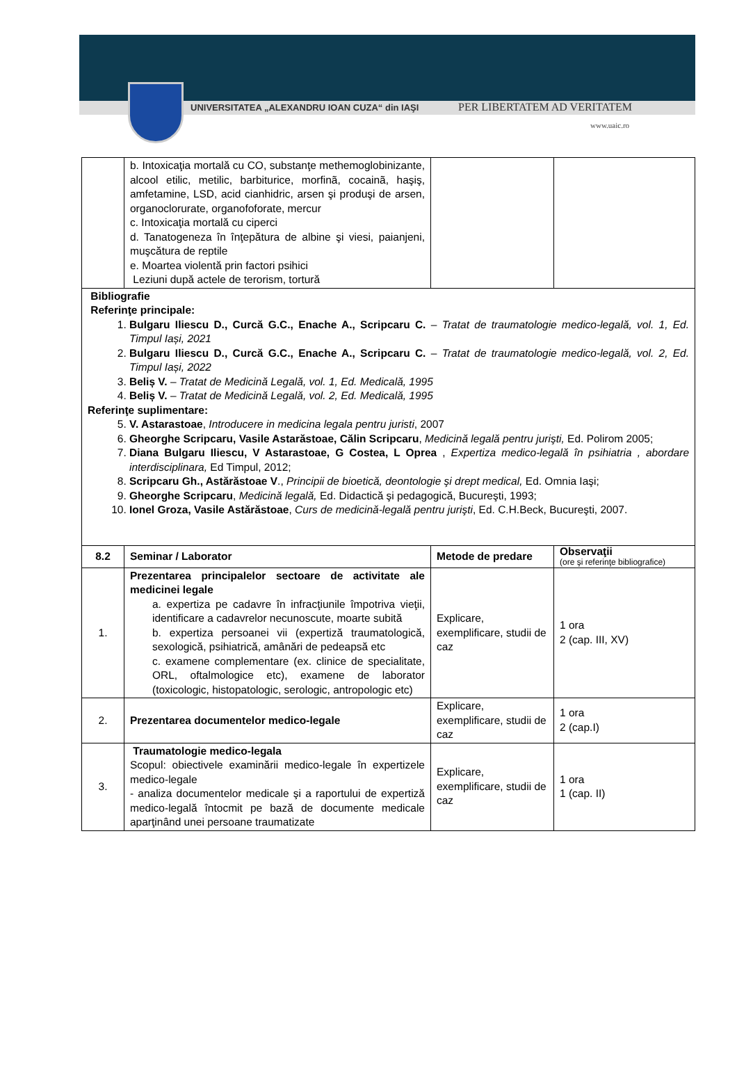UNIVERSITATEA „ALEXANDRU IOAN CUZA“ din IAŞI
PER LIBERTATEM AD VERITATEM
www.uaic.ro
| | b. Intoxicaţia mortală cu CO, substanţe methemoglobinizante, alcool etilic, metilic, barbiturice, morfinã, cocainã, haşiş, amfetamine, LSD, acid cianhidric, arsen şi produşi de arsen, organoclorurate, organofoforate, mercur c. Intoxicaţia mortală cu ciperci d. Tanatogeneza în înţepătura de albine şi viesi, paianjeni, muşcătura de reptile e. Moartea violentă prin factori psihici Leziuni după actele de terorism, tortură | | |
| Bibliografie Referinţe principale: 1. Bulgaru Iliescu D., Curcă G.C., Enache A., Scripcaru C. – Tratat de traumatologie medico-legală, vol. 1, Ed. Timpul Iași, 2021 2. Bulgaru Iliescu D., Curcă G.C., Enache A., Scripcaru C. – Tratat de traumatologie medico-legală, vol. 2, Ed. Timpul Iași, 2022 3. Beliș V. – Tratat de Medicină Legală, vol. 1, Ed. Medicală, 1995 4. Beliș V. – Tratat de Medicină Legală, vol. 2, Ed. Medicală, 1995 Referinţe suplimentare: 5. V. Astarastoae , Introducere in medicina legala pentru juristi , 2007 6. Gheorghe Scripcaru, Vasile Astarăstoae, Călin Scripcaru , Medicină legală pentru jurişti, Ed. Polirom 2005; 7. Diana Bulgaru Iliescu, V Astarastoae, G Costea, L Oprea , Expertiza medico-legală în psihiatria , abordare interdisciplinara, Ed Timpul, 2012; 8. Scripcaru Gh., Astărăstoae V ., Principii de bioetică, deontologie şi drept medical, Ed. Omnia Iaşi; 9. Gheorghe Scripcaru , Medicină legală, Ed. Didactică şi pedagogică, Bucureşti, 1993; 10. Ionel Groza, Vasile Astărăstoae , Curs de medicină-legală pentru jurişti , Ed. C.H.Beck, Bucureşti, 2007. | | | |
| 8.2 | Seminar / Laborator | Metode de predare | Observaţii (ore şi referinţe bibliografice) |
| 1. | Prezentarea principalelor sectoare de activitate ale medicinei legale a. expertiza pe cadavre în infracţiunile împotriva vieţii, identificare a cadavrelor necunoscute, moarte subită b. expertiza persoanei vii (expertiză traumatologică, sexologică, psihiatrică, amânări de pedeapsă etc c. examene complementare (ex. clinice de specialitate, ORL, oftalmologice etc), examene de laborator (toxicologic, histopatologic, serologic, antropologic etc) | Explicare, exemplificare, studii de caz | 1 ora 2 (cap. III, XV) |
| 2. | Prezentarea documentelor medico-legale | Explicare, exemplificare, studii de caz | 1 ora 2 (cap.I) |
| 3. | Traumatologie medico-legala Scopul: obiectivele examinării medico-legale în expertizele medico-legale - analiza documentelor medicale şi a raportului de expertiză medico-legală întocmit pe bază de documente medicale aparţinând unei persoane traumatizate | Explicare, exemplificare, studii de caz | 1 ora 1 (cap. II) |